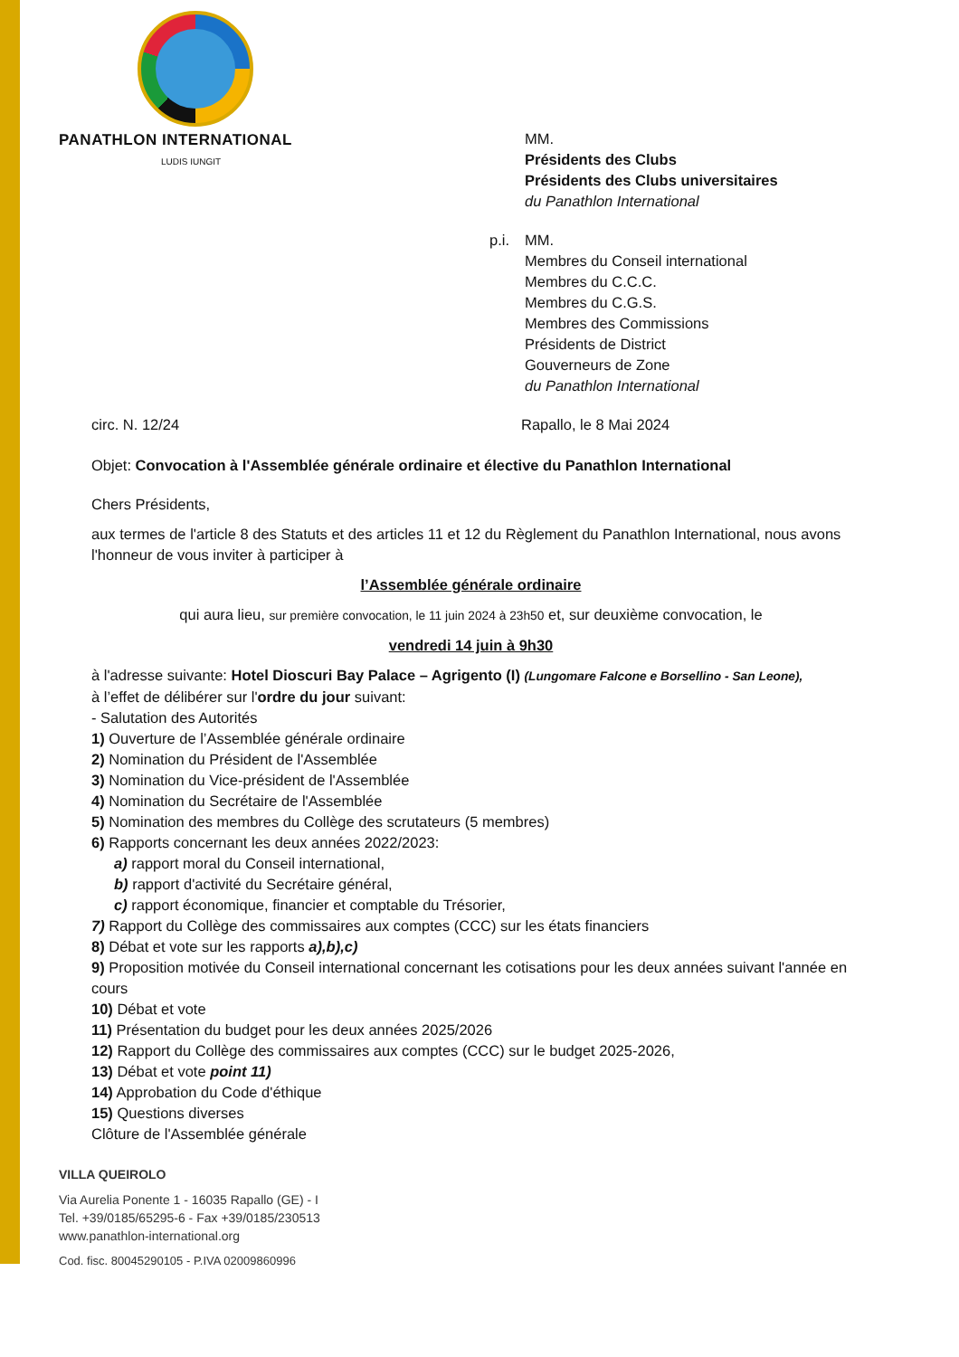PANATHLON INTERNATIONAL
LUDIS IUNGIT
MM.
Présidents des Clubs
Présidents des Clubs universitaires
du Panathlon International
p.i.
MM.
Membres du Conseil international
Membres du C.C.C.
Membres du C.G.S.
Membres des Commissions
Présidents de District
Gouverneurs de Zone
du Panathlon International
circ. N. 12/24 Rapallo, le 8 Mai 2024
Objet: Convocation à l'Assemblée générale ordinaire et élective du Panathlon International
Chers Présidents,
aux termes de l'article 8 des Statuts et des articles 11 et 12 du Règlement du Panathlon International, nous avons l'honneur de vous inviter à participer à
l’Assemblée générale ordinaire
qui aura lieu, sur première convocation, le 11 juin 2024 à 23h50 et, sur deuxième convocation, le
vendredi 14 juin à 9h30
à l'adresse suivante: Hotel Dioscuri Bay Palace – Agrigento (I) (Lungomare Falcone e Borsellino - San Leone),
à l’effet de délibérer sur l'ordre du jour suivant:
- Salutation des Autorités
1) Ouverture de l’Assemblée générale ordinaire
2) Nomination du Président de l'Assemblée
3) Nomination du Vice-président de l'Assemblée
4) Nomination du Secrétaire de l'Assemblée
5) Nomination des membres du Collège des scrutateurs (5 membres)
6) Rapports concernant les deux années 2022/2023:
a) rapport moral du Conseil international,
b) rapport d'activité du Secrétaire général,
c) rapport économique, financier et comptable du Trésorier,
7) Rapport du Collège des commissaires aux comptes (CCC) sur les états financiers
8) Débat et vote sur les rapports a),b),c)
9) Proposition motivée du Conseil international concernant les cotisations pour les deux années suivant l'année en cours
10) Débat et vote
11) Présentation du budget pour les deux années 2025/2026
12) Rapport du Collège des commissaires aux comptes (CCC) sur le budget 2025-2026,
13) Débat et vote point 11)
14) Approbation du Code d'éthique
15) Questions diverses
Clôture de l'Assemblée générale
VILLA QUEIROLO
Via Aurelia Ponente 1 - 16035 Rapallo (GE) - I
Tel. +39/0185/65295-6 - Fax +39/0185/230513
www.panathlon-international.org
Cod. fisc. 80045290105 - P.IVA 02009860996